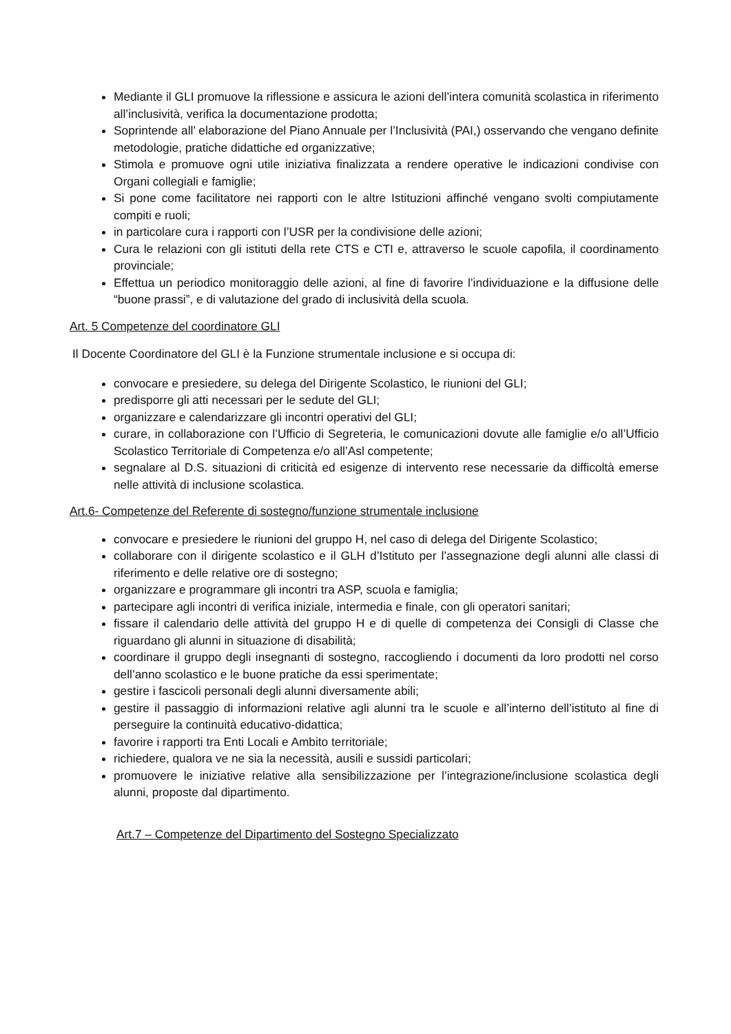Mediante il GLI promuove la riflessione e assicura le azioni dell’intera comunità scolastica in riferimento all’inclusività, verifica la documentazione prodotta;
Soprintende all’ elaborazione del Piano Annuale per l’Inclusività (PAI,) osservando che vengano definite metodologie, pratiche didattiche ed organizzative;
Stimola e promuove ogni utile iniziativa finalizzata a rendere operative le indicazioni condivise con Organi collegiali e famiglie;
Si pone come facilitatore nei rapporti con le altre Istituzioni affinché vengano svolti compiutamente compiti e ruoli;
in particolare cura i rapporti con l’USR per la condivisione delle azioni;
Cura le relazioni con gli istituti della rete CTS e CTI e, attraverso le scuole capofila, il coordinamento provinciale;
Effettua un periodico monitoraggio delle azioni, al fine di favorire l’individuazione e la diffusione delle “buone prassi”, e di valutazione del grado di inclusività della scuola.
Art. 5 Competenze del coordinatore GLI
Il Docente Coordinatore del GLI è la Funzione strumentale inclusione e si occupa di:
convocare e presiedere, su delega del Dirigente Scolastico, le riunioni del GLI;
predisporre gli atti necessari per le sedute del GLI;
organizzare e calendarizzare gli incontri operativi del GLI;
curare, in collaborazione con l’Ufficio di Segreteria, le comunicazioni dovute alle famiglie e/o all’Ufficio Scolastico Territoriale di Competenza e/o all’Asl competente;
segnalare al D.S. situazioni di criticità ed esigenze di intervento rese necessarie da difficoltà emerse nelle attività di inclusione scolastica.
Art.6- Competenze del Referente di sostegno/funzione strumentale inclusione
convocare e presiedere le riunioni del gruppo H, nel caso di delega del Dirigente Scolastico;
collaborare con il dirigente scolastico e il GLH d’Istituto per l’assegnazione degli alunni alle classi di riferimento e delle relative ore di sostegno;
organizzare e programmare gli incontri tra ASP, scuola e famiglia;
partecipare agli incontri di verifica iniziale, intermedia e finale, con gli operatori sanitari;
fissare il calendario delle attività del gruppo H e di quelle di competenza dei Consigli di Classe che riguardano gli alunni in situazione di disabilità;
coordinare il gruppo degli insegnanti di sostegno, raccogliendo i documenti da loro prodotti nel corso dell’anno scolastico e le buone pratiche da essi sperimentate;
gestire i fascicoli personali degli alunni diversamente abili;
gestire il passaggio di informazioni relative agli alunni tra le scuole e all’interno dell’istituto al fine di perseguire la continuità educativo-didattica;
favorire i rapporti tra Enti Locali e Ambito territoriale;
richiedere, qualora ve ne sia la necessità, ausili e sussidi particolari;
promuovere le iniziative relative alla sensibilizzazione per l’integrazione/inclusione scolastica degli alunni, proposte dal dipartimento.
Art.7 – Competenze del Dipartimento del Sostegno Specializzato